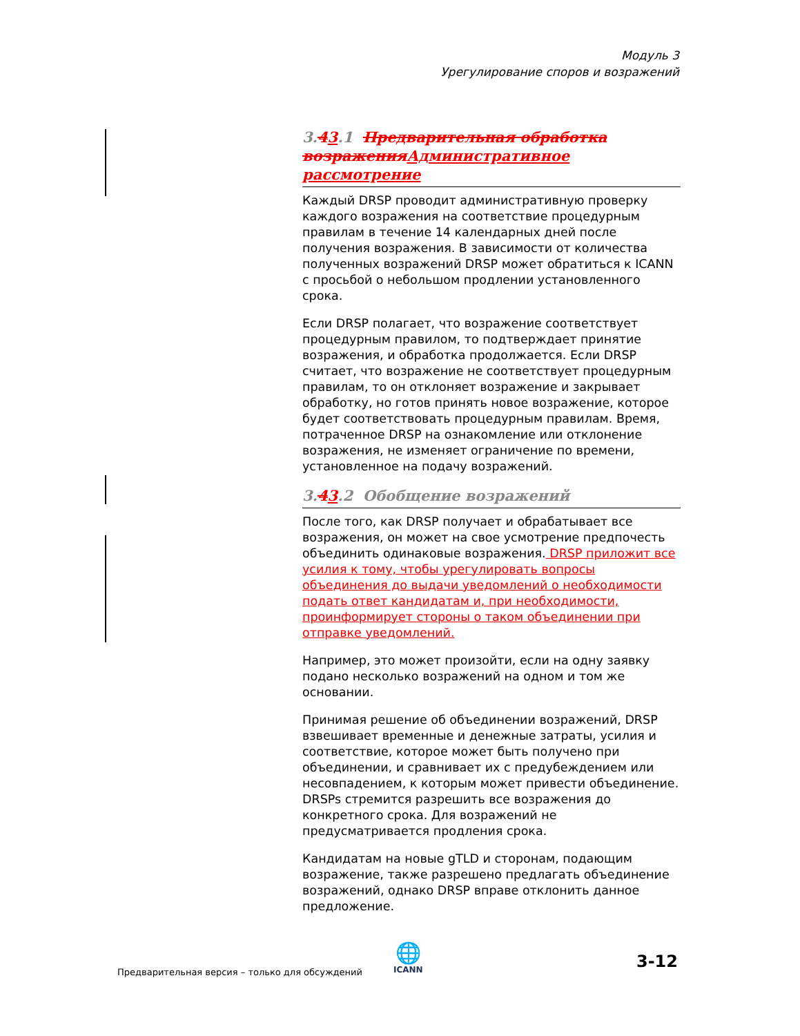Модуль 3
Урегулирование споров и возражений
3.43.1 Предварительная обработка возраженияАдминистративное рассмотрение
Каждый DRSP проводит административную проверку каждого возражения на соответствие процедурным правилам в течение 14 календарных дней после получения возражения. В зависимости от количества полученных возражений DRSP может обратиться к ICANN с просьбой о небольшом продлении установленного срока.
Если DRSP полагает, что возражение соответствует процедурным правилом, то подтверждает принятие возражения, и обработка продолжается. Если DRSP считает, что возражение не соответствует процедурным правилам, то он отклоняет возражение и закрывает обработку, но готов принять новое возражение, которое будет соответствовать процедурным правилам. Время, потраченное DRSP на ознакомление или отклонение возражения, не изменяет ограничение по времени, установленное на подачу возражений.
3.43.2 Обобщение возражений
После того, как DRSP получает и обрабатывает все возражения, он может на свое усмотрение предпочесть объединить одинаковые возражения. DRSP приложит все усилия к тому, чтобы урегулировать вопросы объединения до выдачи уведомлений о необходимости подать ответ кандидатам и, при необходимости, проинформирует стороны о таком объединении при отправке уведомлений.
Например, это может произойти, если на одну заявку подано несколько возражений на одном и том же основании.
Принимая решение об объединении возражений, DRSP взвешивает временные и денежные затраты, усилия и соответствие, которое может быть получено при объединении, и сравнивает их с предубеждением или несовпадением, к которым может привести объединение. DRSPs стремится разрешить все возражения до конкретного срока. Для возражений не предусматривается продления срока.
Кандидатам на новые gTLD и сторонам, подающим возражение, также разрешено предлагать объединение возражений, однако DRSP вправе отклонить данное предложение.
Предварительная версия – только для обсуждений
🌐
ICANN
3-12